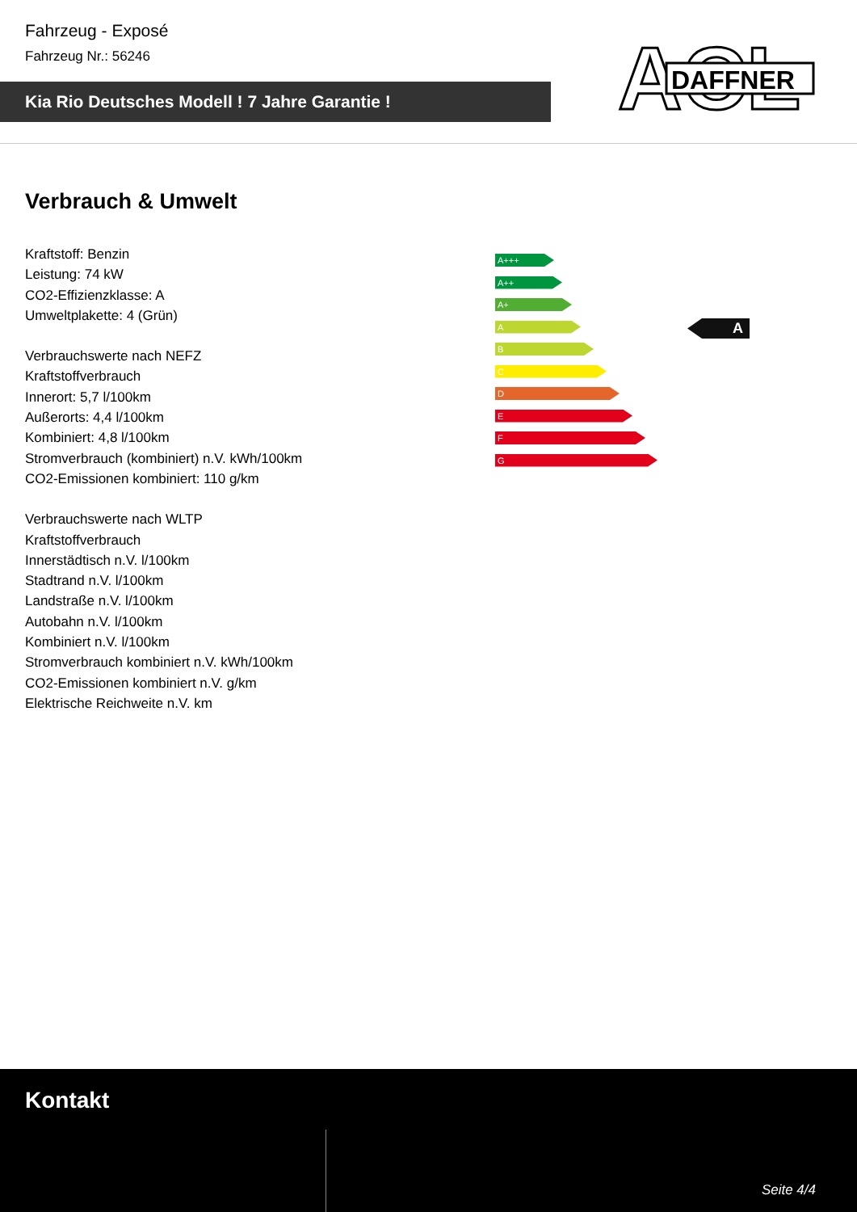Fahrzeug - Exposé
Fahrzeug Nr.: 56246
Kia Rio Deutsches Modell ! 7 Jahre Garantie !
ACL
DAFFNER
Verbrauch & Umwelt
Kraftstoff: Benzin
Leistung: 74 kW
CO2-Effizienzklasse: A
Umweltplakette: 4 (Grün)
Verbrauchswerte nach NEFZ
Kraftstoffverbrauch
Innerort: 5,7 l/100km
Außerorts: 4,4 l/100km
Kombiniert: 4,8 l/100km
Stromverbrauch (kombiniert) n.V. kWh/100km
CO2-Emissionen kombiniert: 110 g/km
Verbrauchswerte nach WLTP
Kraftstoffverbrauch
Innerstädtisch n.V. l/100km
Stadtrand n.V. l/100km
Landstraße n.V. l/100km
Autobahn n.V. l/100km
Kombiniert n.V. l/100km
Stromverbrauch kombiniert n.V. kWh/100km
CO2-Emissionen kombiniert n.V. g/km
Elektrische Reichweite n.V. km
A+++
A++
A+
A
B
C
D
E
F
G
A
Kontakt
Seite 4/4